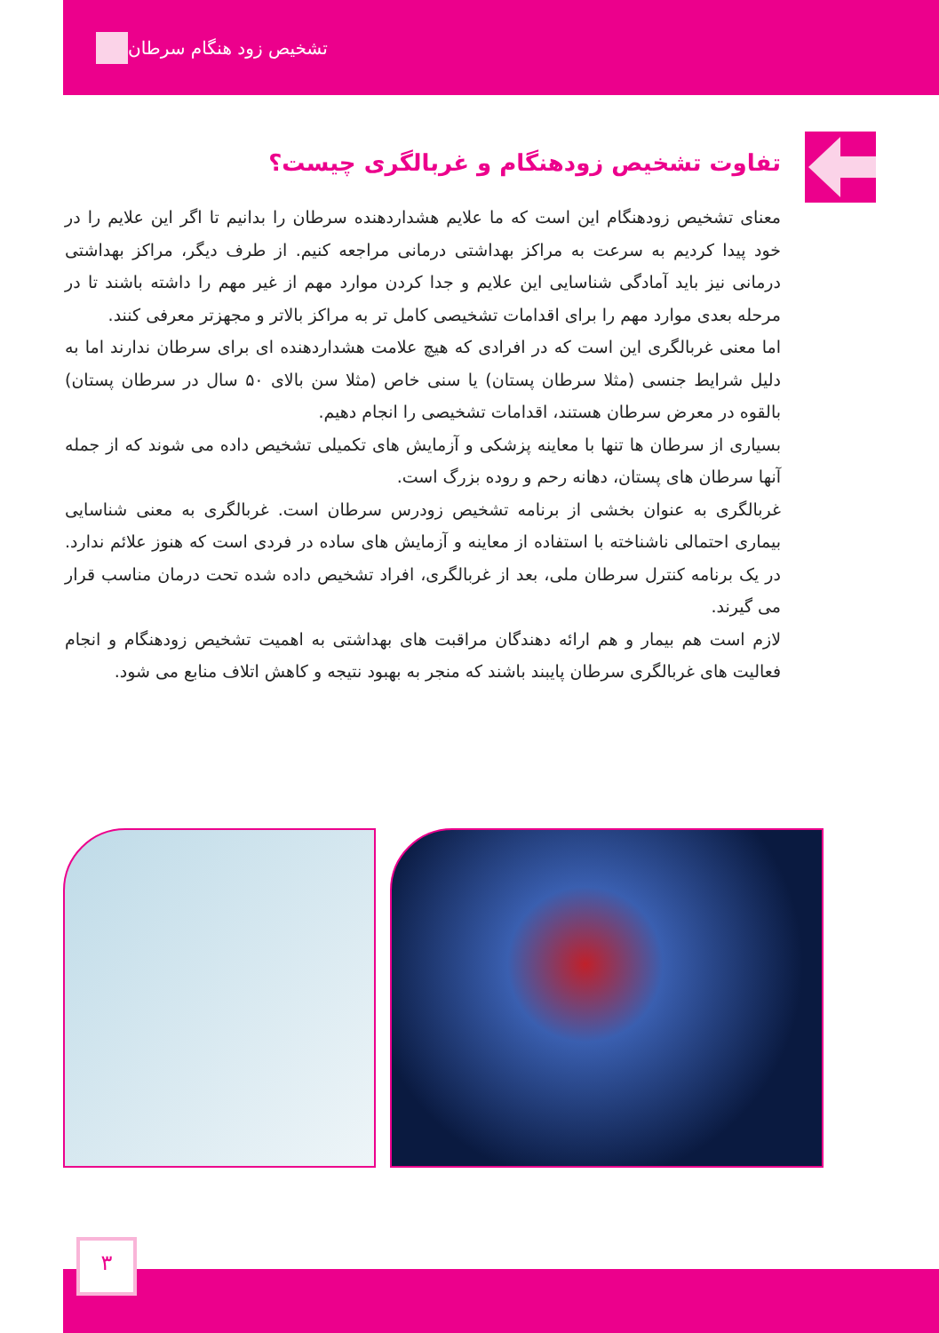تشخیص زود هنگام سرطان
تفاوت تشخیص زودهنگام و غربالگری چیست؟
معنای تشخیص زودهنگام این است که ما علایم هشداردهنده سرطان را بدانیم تا اگر این علایم را در خود پیدا کردیم به سرعت به مراکز بهداشتی درمانی مراجعه کنیم. از طرف دیگر، مراکز بهداشتی درمانی نیز باید آمادگی شناسایی این علایم و جدا کردن موارد مهم از غیر مهم را داشته باشند تا در مرحله بعدی موارد مهم را برای اقدامات تشخیصی کامل تر به مراکز بالاتر و مجهزتر معرفی کنند.
اما معنی غربالگری این است که در افرادی که هیچ علامت هشداردهنده ای برای سرطان ندارند اما به دلیل شرایط جنسی (مثلا سرطان پستان) یا سنی خاص (مثلا سن بالای ۵۰ سال در سرطان پستان) بالقوه در معرض سرطان هستند، اقدامات تشخیصی را انجام دهیم.
بسیاری از سرطان ها تنها با معاینه پزشکی و آزمایش های تکمیلی تشخیص داده می شوند که از جمله آنها سرطان های پستان، دهانه رحم و روده بزرگ است.
غربالگری به عنوان بخشی از برنامه تشخیص زودرس سرطان است. غربالگری به معنی شناسایی بیماری احتمالی ناشناخته با استفاده از معاینه و آزمایش های ساده در فردی است که هنوز علائم ندارد. در یک برنامه کنترل سرطان ملی، بعد از غربالگری، افراد تشخیص داده شده تحت درمان مناسب قرار می گیرند.
لازم است هم بیمار و هم ارائه دهندگان مراقبت های بهداشتی به اهمیت تشخیص زودهنگام و انجام فعالیت های غربالگری سرطان پایبند باشند که منجر به بهبود نتیجه و کاهش اتلاف منابع می شود.
۳